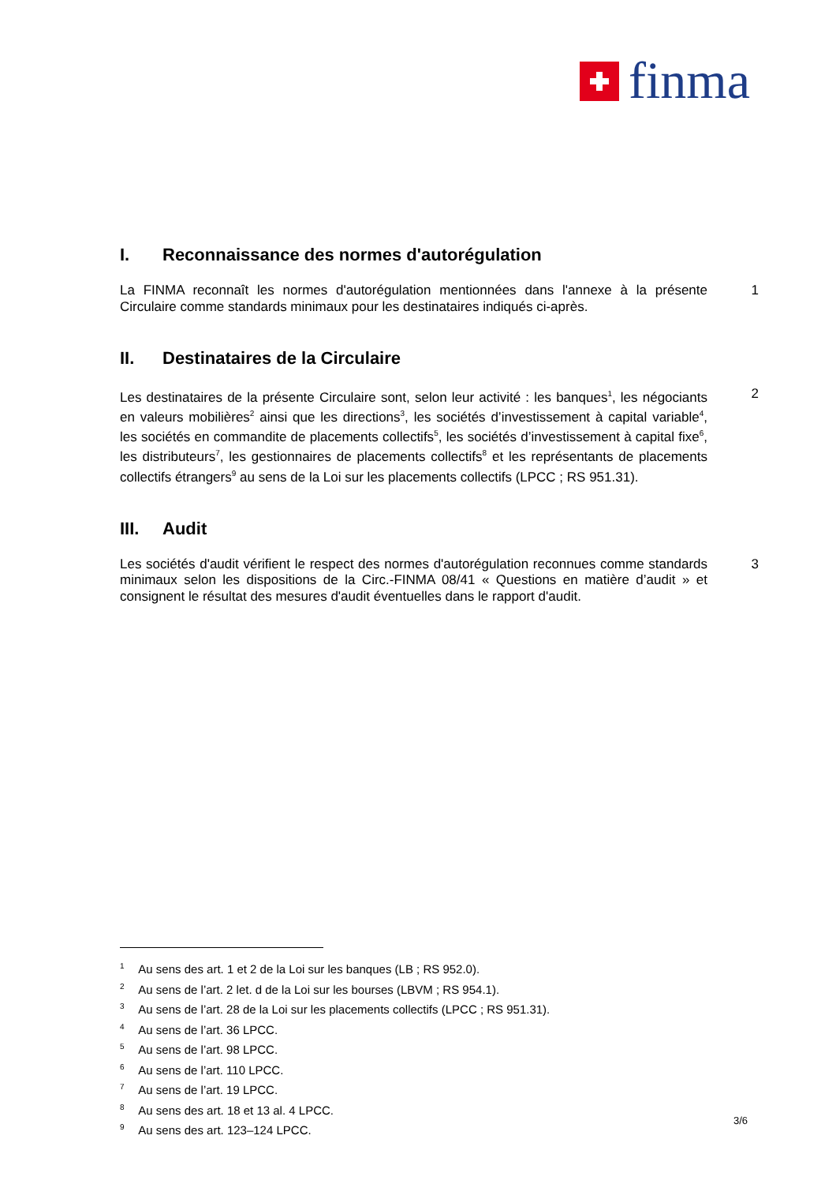finma
I. Reconnaissance des normes d'autorégulation
La FINMA reconnaît les normes d'autorégulation mentionnées dans l'annexe à la présente Circulaire comme standards minimaux pour les destinataires indiqués ci-après.
1
II. Destinataires de la Circulaire
Les destinataires de la présente Circulaire sont, selon leur activité : les banques<sup>1</sup>, les négociants en valeurs mobilières<sup>2</sup> ainsi que les directions<sup>3</sup>, les sociétés d’investissement à capital variable<sup>4</sup>, les sociétés en commandite de placements collectifs<sup>5</sup>, les sociétés d’investissement à capital fixe<sup>6</sup>, les distributeurs<sup>7</sup>, les gestionnaires de placements collectifs<sup>8</sup> et les représentants de placements collectifs étrangers<sup>9</sup> au sens de la Loi sur les placements collectifs (LPCC ; RS 951.31).
2
III. Audit
Les sociétés d'audit vérifient le respect des normes d'autorégulation reconnues comme standards minimaux selon les dispositions de la Circ.-FINMA 08/41 « Questions en matière d’audit » et consignent le résultat des mesures d'audit éventuelles dans le rapport d'audit.
3
<sup>1</sup> Au sens des art. 1 et 2 de la Loi sur les banques (LB ; RS 952.0).
<sup>2</sup> Au sens de l’art. 2 let. d de la Loi sur les bourses (LBVM ; RS 954.1).
<sup>3</sup> Au sens de l’art. 28 de la Loi sur les placements collectifs (LPCC ; RS 951.31).
<sup>4</sup> Au sens de l’art. 36 LPCC.
<sup>5</sup> Au sens de l’art. 98 LPCC.
<sup>6</sup> Au sens de l’art. 110 LPCC.
<sup>7</sup> Au sens de l’art. 19 LPCC.
<sup>8</sup> Au sens des art. 18 et 13 al. 4 LPCC.
<sup>9</sup> Au sens des art. 123–124 LPCC.
3/6